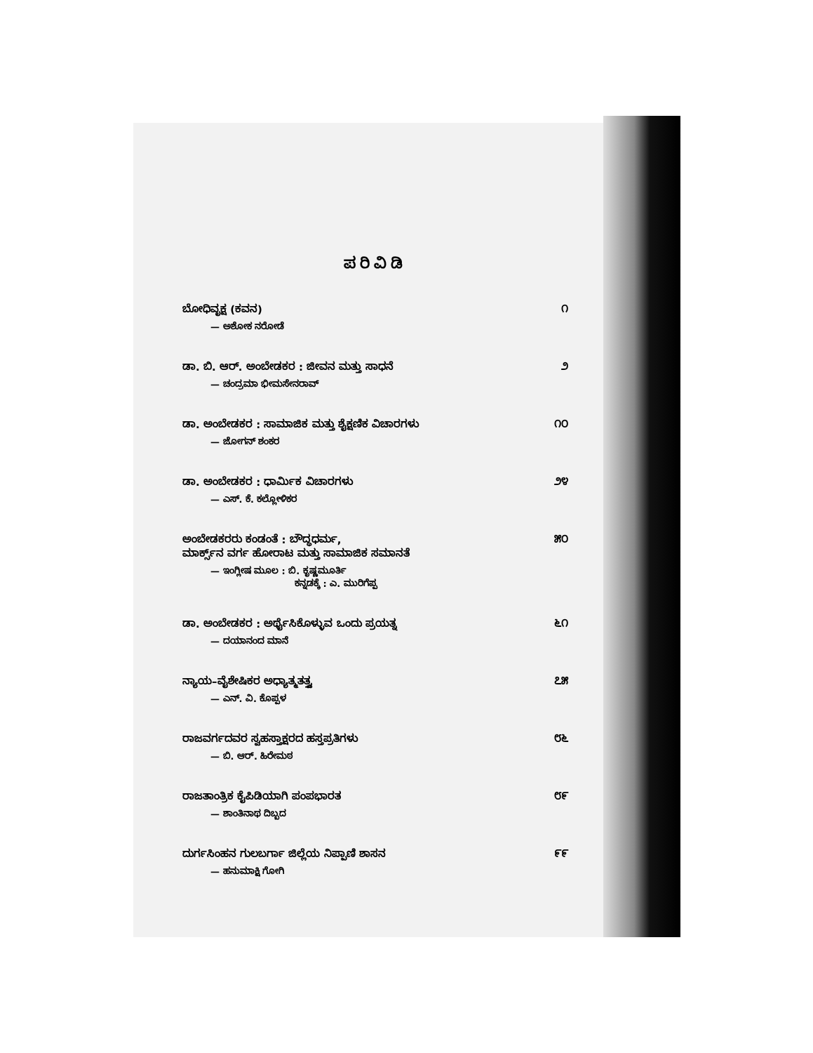ಪರಿವಿಡಿ
ಬೋಧಿವೃಕ್ಷ (ಕವನ) ೧
— ಅಶೋಕ ನರೋಡೆ
ಡಾ. ಬಿ. ಆರ್. ಅಂಬೇಡಕರ : ಜೀವನ ಮತ್ತು ಸಾಧನೆ ೨
— ಚಂದ್ರಮಾ ಭೀಮಸೇನರಾವ್
ಡಾ. ಅಂಬೇಡಕರ : ಸಾಮಾಜಿಕ ಮತ್ತು ಶೈಕ್ಷಣಿಕ ವಿಚಾರಗಳು ೧೦
— ಜೋಗನ್ ಶಂಕರ
ಡಾ. ಅಂಬೇಡಕರ : ಧಾರ್ಮಿಕ ವಿಚಾರಗಳು ೨೪
— ಎಸ್. ಕೆ. ಕಲ್ಲೋಳಿಕರ
ಅಂಬೇಡಕರರು ಕಂಡಂತೆ : ಬೌದ್ಧಧರ್ಮ, ೫೦
ಮಾರ್ಕ್ಸ್‌ನ ವರ್ಗ ಹೋರಾಟ ಮತ್ತು ಸಾಮಾಜಿಕ ಸಮಾನತೆ
— ಇಂಗ್ಲೀಷ ಮೂಲ : ಬಿ. ಕೃಷ್ಣಮೂರ್ತಿ
ಕನ್ನಡಕ್ಕೆ : ಎ. ಮುರಿಗೆಪ್ಪ
ಡಾ. ಅಂಬೇಡಕರ : ಅರ್ಥೈಸಿಕೊಳ್ಳುವ ಒಂದು ಪ್ರಯತ್ನ ೬೧
— ದಯಾನಂದ ಮಾನೆ
ನ್ಯಾಯ–ವೈಶೇಷಿಕರ ಅಧ್ಯಾತ್ಮತತ್ತ್ವ ೭೫
— ಎನ್. ವಿ. ಕೊಪ್ಪಳ
ರಾಜವರ್ಗದವರ ಸ್ವಹಸ್ತಾಕ್ಷರದ ಹಸ್ತಪ್ರತಿಗಳು ೮೬
— ಬಿ. ಆರ್. ಹಿರೇಮಠ
ರಾಜತಾಂತ್ರಿಕ ಕೈಪಿಡಿಯಾಗಿ ಪಂಪಭಾರತ ೮೯
— ಶಾಂತಿನಾಥ ದಿಬ್ಬದ
ದುರ್ಗಸಿಂಹನ ಗುಲಬರ್ಗಾ ಜಿಲ್ಲೆಯ ನಿಪ್ಪಾಣಿ ಶಾಸನ ೯೯
— ಹನುಮಾಕ್ಷಿ ಗೋಗಿ